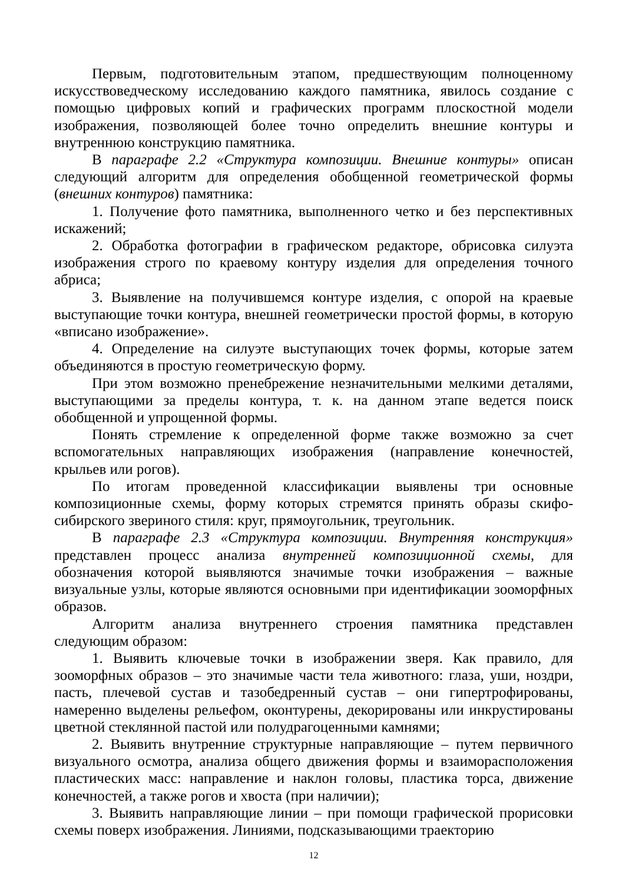Первым, подготовительным этапом, предшествующим полноценному искусствоведческому исследованию каждого памятника, явилось создание с помощью цифровых копий и графических программ плоскостной модели изображения, позволяющей более точно определить внешние контуры и внутреннюю конструкцию памятника.
В параграфе 2.2 «Структура композиции. Внешние контуры» описан следующий алгоритм для определения обобщенной геометрической формы (внешних контуров) памятника:
1. Получение фото памятника, выполненного четко и без перспективных искажений;
2. Обработка фотографии в графическом редакторе, обрисовка силуэта изображения строго по краевому контуру изделия для определения точного абриса;
3. Выявление на получившемся контуре изделия, с опорой на краевые выступающие точки контура, внешней геометрически простой формы, в которую «вписано изображение».
4. Определение на силуэте выступающих точек формы, которые затем объединяются в простую геометрическую форму.
При этом возможно пренебрежение незначительными мелкими деталями, выступающими за пределы контура, т. к. на данном этапе ведется поиск обобщенной и упрощенной формы.
Понять стремление к определенной форме также возможно за счет вспомогательных направляющих изображения (направление конечностей, крыльев или рогов).
По итогам проведенной классификации выявлены три основные композиционные схемы, форму которых стремятся принять образы скифо-сибирского звериного стиля: круг, прямоугольник, треугольник.
В параграфе 2.3 «Структура композиции. Внутренняя конструкция» представлен процесс анализа внутренней композиционной схемы, для обозначения которой выявляются значимые точки изображения – важные визуальные узлы, которые являются основными при идентификации зооморфных образов.
Алгоритм анализа внутреннего строения памятника представлен следующим образом:
1. Выявить ключевые точки в изображении зверя. Как правило, для зооморфных образов – это значимые части тела животного: глаза, уши, ноздри, пасть, плечевой сустав и тазобедренный сустав – они гипертрофированы, намеренно выделены рельефом, оконтурены, декорированы или инкрустированы цветной стеклянной пастой или полудрагоценными камнями;
2. Выявить внутренние структурные направляющие – путем первичного визуального осмотра, анализа общего движения формы и взаиморасположения пластических масс: направление и наклон головы, пластика торса, движение конечностей, а также рогов и хвоста (при наличии);
3. Выявить направляющие линии – при помощи графической прорисовки схемы поверх изображения. Линиями, подсказывающими траекторию
12